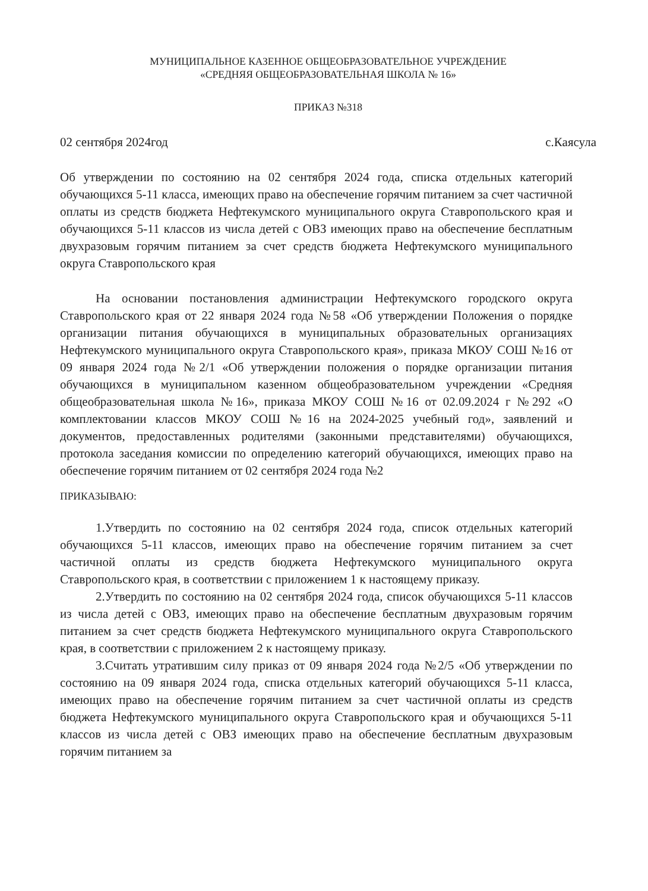МУНИЦИПАЛЬНОЕ КАЗЕННОЕ ОБЩЕОБРАЗОВАТЕЛЬНОЕ УЧРЕЖДЕНИЕ
«СРЕДНЯЯ ОБЩЕОБРАЗОВАТЕЛЬНАЯ ШКОЛА № 16»
ПРИКАЗ №318
02 сентября 2024год с.Каясула
Об утверждении по состоянию на 02 сентября 2024 года, списка отдельных категорий обучающихся 5-11 класса, имеющих право на обеспечение горячим питанием за счет частичной оплаты из средств бюджета Нефтекумского муниципального округа Ставропольского края и обучающихся 5-11 классов из числа детей с ОВЗ имеющих право на обеспечение бесплатным двухразовым горячим питанием за счет средств бюджета Нефтекумского муниципального округа Ставропольского края
На основании постановления администрации Нефтекумского городского округа Ставропольского края от 22 января 2024 года №58 «Об утверждении Положения о порядке организации питания обучающихся в муниципальных образовательных организациях Нефтекумского муниципального округа Ставропольского края», приказа МКОУ СОШ №16 от 09 января 2024 года №2/1 «Об утверждении положения о порядке организации питания обучающихся в муниципальном казенном общеобразовательном учреждении «Средняя общеобразовательная школа №16», приказа МКОУ СОШ №16 от 02.09.2024 г №292 «О комплектовании классов МКОУ СОШ №16 на 2024-2025 учебный год», заявлений и документов, предоставленных родителями (законными представителями) обучающихся, протокола заседания комиссии по определению категорий обучающихся, имеющих право на обеспечение горячим питанием от 02 сентября 2024 года №2
ПРИКАЗЫВАЮ:
1.Утвердить по состоянию на 02 сентября 2024 года, список отдельных категорий обучающихся 5-11 классов, имеющих право на обеспечение горячим питанием за счет частичной оплаты из средств бюджета Нефтекумского муниципального округа Ставропольского края, в соответствии с приложением 1 к настоящему приказу.
2.Утвердить по состоянию на 02 сентября 2024 года, список обучающихся 5-11 классов из числа детей с ОВЗ, имеющих право на обеспечение бесплатным двухразовым горячим питанием за счет средств бюджета Нефтекумского муниципального округа Ставропольского края, в соответствии с приложением 2 к настоящему приказу.
3.Считать утратившим силу приказ от 09 января 2024 года №2/5 «Об утверждении по состоянию на 09 января 2024 года, списка отдельных категорий обучающихся 5-11 класса, имеющих право на обеспечение горячим питанием за счет частичной оплаты из средств бюджета Нефтекумского муниципального округа Ставропольского края и обучающихся 5-11 классов из числа детей с ОВЗ имеющих право на обеспечение бесплатным двухразовым горячим питанием за